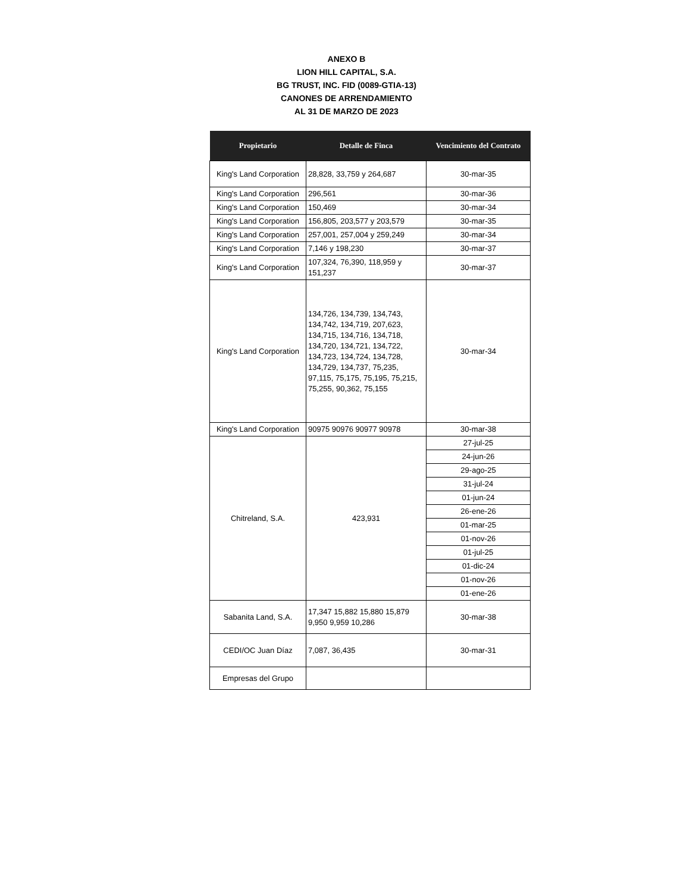ANEXO B
LION HILL CAPITAL, S.A.
BG TRUST, INC. FID (0089-GTIA-13)
CANONES DE ARRENDAMIENTO
AL 31 DE MARZO DE 2023
| Propietario | Detalle de Finca | Vencimiento del Contrato |
| --- | --- | --- |
| King's Land Corporation | 28,828, 33,759 y 264,687 | 30-mar-35 |
| King's Land Corporation | 296,561 | 30-mar-36 |
| King's Land Corporation | 150,469 | 30-mar-34 |
| King's Land Corporation | 156,805, 203,577 y 203,579 | 30-mar-35 |
| King's Land Corporation | 257,001, 257,004 y 259,249 | 30-mar-34 |
| King's Land Corporation | 7,146 y 198,230 | 30-mar-37 |
| King's Land Corporation | 107,324, 76,390, 118,959 y 151,237 | 30-mar-37 |
| King's Land Corporation | 134,726, 134,739, 134,743, 134,742, 134,719, 207,623, 134,715, 134,716, 134,718, 134,720, 134,721, 134,722, 134,723, 134,724, 134,728, 134,729, 134,737, 75,235, 97,115, 75,175, 75,195, 75,215, 75,255, 90,362, 75,155 | 30-mar-34 |
| King's Land Corporation | 90975 90976 90977 90978 | 30-mar-38 |
| Chitreland, S.A. | 423,931 | 27-jul-25 |
| | | 24-jun-26 |
| | | 29-ago-25 |
| | | 31-jul-24 |
| | | 01-jun-24 |
| | | 26-ene-26 |
| | | 01-mar-25 |
| | | 01-nov-26 |
| | | 01-jul-25 |
| | | 01-dic-24 |
| | | 01-nov-26 |
| | | 01-ene-26 |
| Sabanita Land, S.A. | 17,347 15,882 15,880 15,879 9,950 9,959 10,286 | 30-mar-38 |
| CEDI/OC Juan Díaz | 7,087, 36,435 | 30-mar-31 |
| Empresas del Grupo | | |